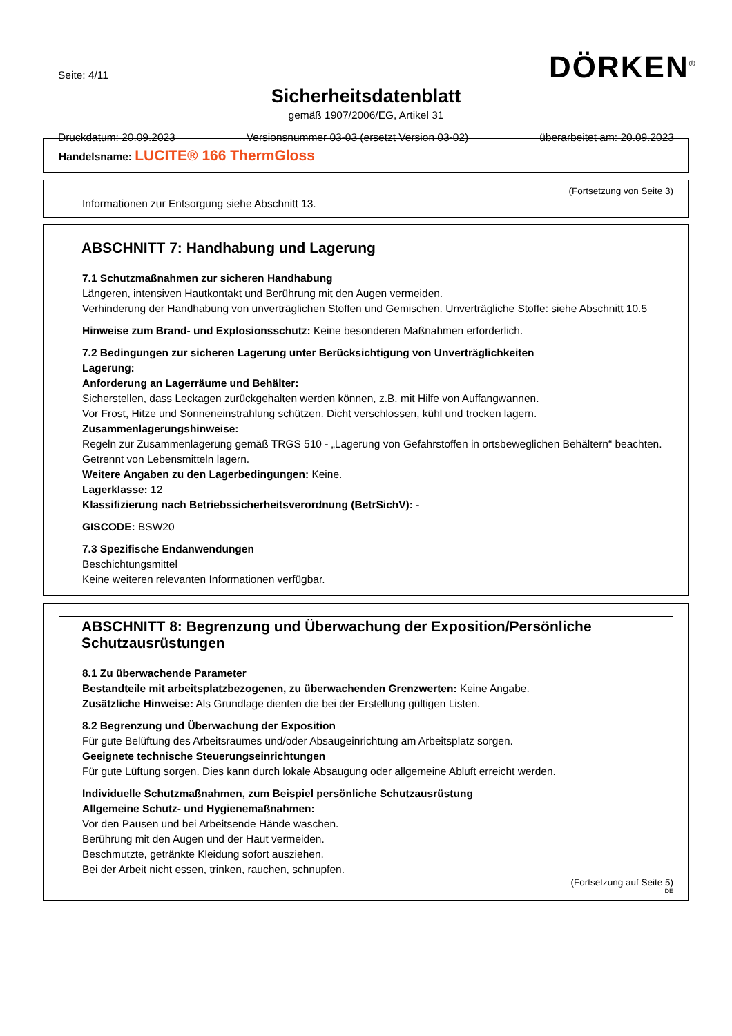Seite: 4/11 DÖRKEN<sup>®</sup>
Sicherheitsdatenblatt
gemäß 1907/2006/EG, Artikel 31
Druckdatum: 20.09.2023 Versionsnummer 03-03 (ersetzt Version 03-02) überarbeitet am: 20.09.2023
Handelsname: LUCITE® 166 ThermGloss
(Fortsetzung von Seite 3)
Informationen zur Entsorgung siehe Abschnitt 13.
ABSCHNITT 7: Handhabung und Lagerung
7.1 Schutzmaßnahmen zur sicheren Handhabung
Längeren, intensiven Hautkontakt und Berührung mit den Augen vermeiden.
Verhinderung der Handhabung von unverträglichen Stoffen und Gemischen. Unverträgliche Stoffe: siehe Abschnitt 10.5
Hinweise zum Brand- und Explosionsschutz: Keine besonderen Maßnahmen erforderlich.
7.2 Bedingungen zur sicheren Lagerung unter Berücksichtigung von Unverträglichkeiten
Lagerung:
Anforderung an Lagerräume und Behälter:
Sicherstellen, dass Leckagen zurückgehalten werden können, z.B. mit Hilfe von Auffangwannen.
Vor Frost, Hitze und Sonneneinstrahlung schützen. Dicht verschlossen, kühl und trocken lagern.
Zusammenlagerungshinweise:
Regeln zur Zusammenlagerung gemäß TRGS 510 - „Lagerung von Gefahrstoffen in ortsbeweglichen Behältern“ beachten.
Getrennt von Lebensmitteln lagern.
Weitere Angaben zu den Lagerbedingungen: Keine.
Lagerklasse: 12
Klassifizierung nach Betriebssicherheitsverordnung (BetrSichV): -
GISCODE: BSW20
7.3 Spezifische Endanwendungen
Beschichtungsmittel
Keine weiteren relevanten Informationen verfügbar.
ABSCHNITT 8: Begrenzung und Überwachung der Exposition/Persönliche Schutzausrüstungen
8.1 Zu überwachende Parameter
Bestandteile mit arbeitsplatzbezogenen, zu überwachenden Grenzwerten: Keine Angabe.
Zusätzliche Hinweise: Als Grundlage dienten die bei der Erstellung gültigen Listen.
8.2 Begrenzung und Überwachung der Exposition
Für gute Belüftung des Arbeitsraumes und/oder Absaugeinrichtung am Arbeitsplatz sorgen.
Geeignete technische Steuerungseinrichtungen
Für gute Lüftung sorgen. Dies kann durch lokale Absaugung oder allgemeine Abluft erreicht werden.
Individuelle Schutzmaßnahmen, zum Beispiel persönliche Schutzausrüstung
Allgemeine Schutz- und Hygienemaßnahmen:
Vor den Pausen und bei Arbeitsende Hände waschen.
Berührung mit den Augen und der Haut vermeiden.
Beschmutzte, getränkte Kleidung sofort ausziehen.
Bei der Arbeit nicht essen, trinken, rauchen, schnupfen.
(Fortsetzung auf Seite 5)
DE